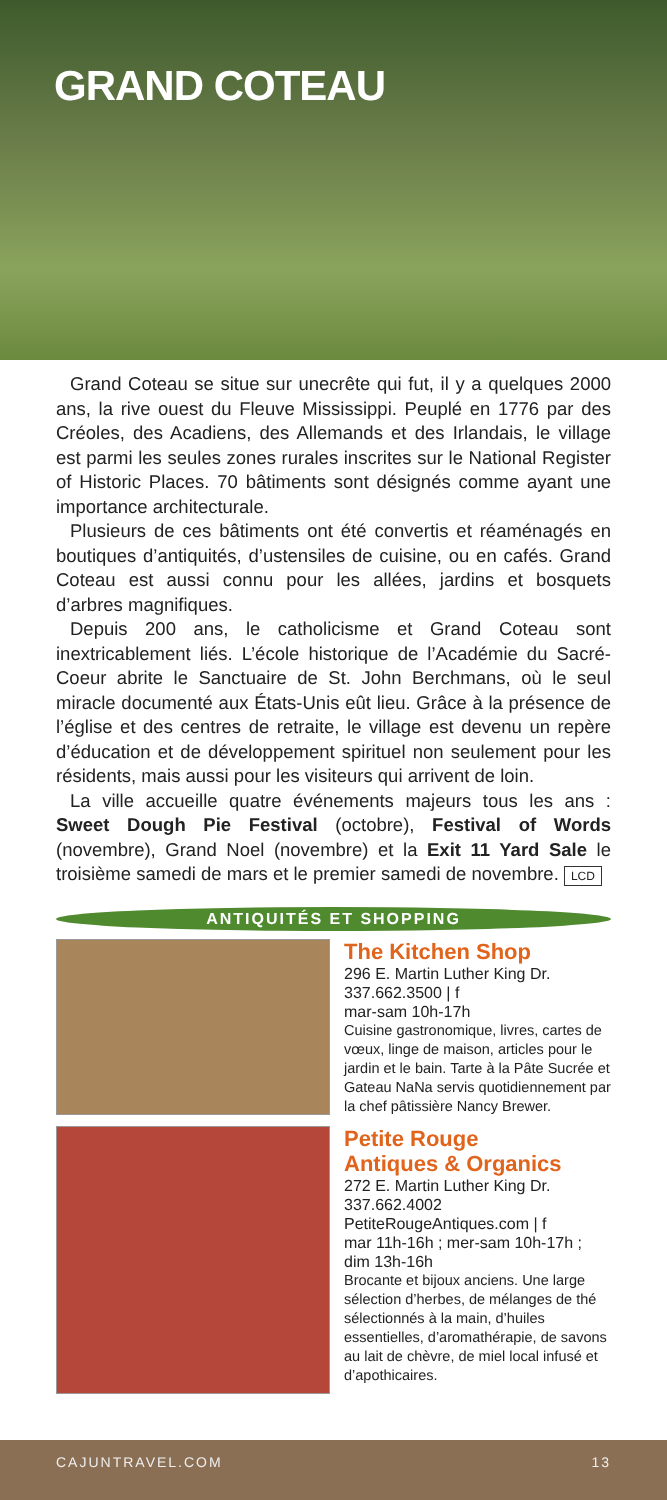GRAND COTEAU
Grand Coteau se situe sur unecrête qui fut, il y a quelques 2000 ans, la rive ouest du Fleuve Mississippi. Peuplé en 1776 par des Créoles, des Acadiens, des Allemands et des Irlandais, le village est parmi les seules zones rurales inscrites sur le National Register of Historic Places. 70 bâtiments sont désignés comme ayant une importance architecturale.
Plusieurs de ces bâtiments ont été convertis et réaménagés en boutiques d’antiquités, d’ustensiles de cuisine, ou en cafés. Grand Coteau est aussi connu pour les allées, jardins et bosquets d’arbres magnifiques.
Depuis 200 ans, le catholicisme et Grand Coteau sont inextricablement liés. L’école historique de l’Académie du Sacré-Coeur abrite le Sanctuaire de St. John Berchmans, où le seul miracle documenté aux États-Unis eût lieu. Grâce à la présence de l’église et des centres de retraite, le village est devenu un repère d’éducation et de développement spirituel non seulement pour les résidents, mais aussi pour les visiteurs qui arrivent de loin.
La ville accueille quatre événements majeurs tous les ans : Sweet Dough Pie Festival (octobre), Festival of Words (novembre), Grand Noel (novembre) et la Exit 11 Yard Sale le troisième samedi de mars et le premier samedi de novembre. LCD
ANTIQUITÉS ET SHOPPING
The Kitchen Shop
296 E. Martin Luther King Dr.
337.662.3500 | f
mar-sam 10h-17h
Cuisine gastronomique, livres, cartes de vœux, linge de maison, articles pour le jardin et le bain. Tarte à la Pâte Sucrée et Gateau NaNa servis quotidiennement par la chef pâtissière Nancy Brewer.
Petite Rouge
Antiques & Organics
272 E. Martin Luther King Dr.
337.662.4002
PetiteRougeAntiques.com | f
mar 11h-16h ; mer-sam 10h-17h ; dim 13h-16h
Brocante et bijoux anciens. Une large sélection d’herbes, de mélanges de thé sélectionnés à la main, d’huiles essentielles, d’aromathérapie, de savons au lait de chèvre, de miel local infusé et d’apothicaires.
CAJUNTRAVEL.COM 13